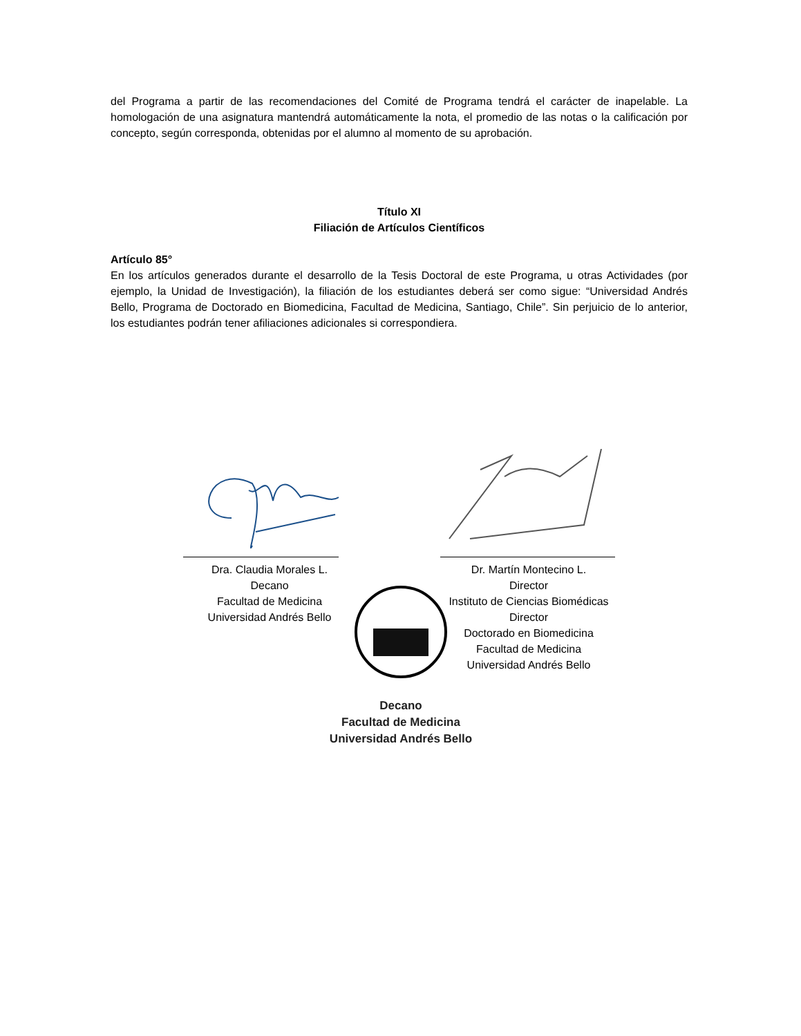del Programa a partir de las recomendaciones del Comité de Programa tendrá el carácter de inapelable. La homologación de una asignatura mantendrá automáticamente la nota, el promedio de las notas o la calificación por concepto, según corresponda, obtenidas por el alumno al momento de su aprobación.
Título XI
Filiación de Artículos Científicos
Artículo 85°
En los artículos generados durante el desarrollo de la Tesis Doctoral de este Programa, u otras Actividades (por ejemplo, la Unidad de Investigación), la filiación de los estudiantes deberá ser como sigue: “Universidad Andrés Bello, Programa de Doctorado en Biomedicina, Facultad de Medicina, Santiago, Chile”. Sin perjuicio de lo anterior, los estudiantes podrán tener afiliaciones adicionales si correspondiera.
Dra. Claudia Morales L.
Decano
Facultad de Medicina
Universidad Andrés Bello
Dr. Martín Montecino L.
Director
Instituto de Ciencias Biomédicas
Director
Doctorado en Biomedicina
Facultad de Medicina
Universidad Andrés Bello
Decano
Facultad de Medicina
Universidad Andrés Bello